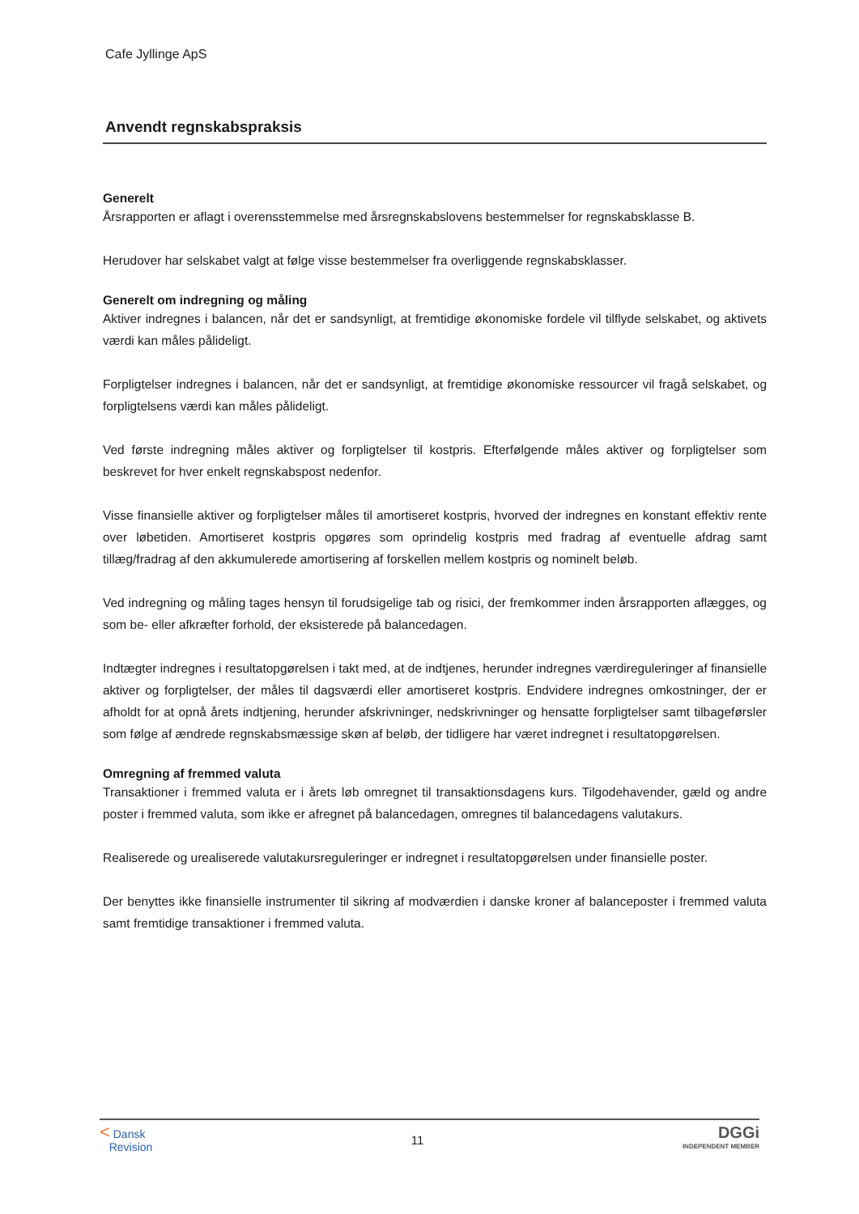Cafe Jyllinge ApS
Anvendt regnskabspraksis
Generelt
Årsrapporten er aflagt i overensstemmelse med årsregnskabslovens bestemmelser for regnskabsklasse B.
Herudover har selskabet valgt at følge visse bestemmelser fra overliggende regnskabsklasser.
Generelt om indregning og måling
Aktiver indregnes i balancen, når det er sandsynligt, at fremtidige økonomiske fordele vil tilflyde selskabet, og aktivets værdi kan måles pålideligt.
Forpligtelser indregnes i balancen, når det er sandsynligt, at fremtidige økonomiske ressourcer vil fragå selskabet, og forpligtelsens værdi kan måles pålideligt.
Ved første indregning måles aktiver og forpligtelser til kostpris. Efterfølgende måles aktiver og forpligtelser som beskrevet for hver enkelt regnskabspost nedenfor.
Visse finansielle aktiver og forpligtelser måles til amortiseret kostpris, hvorved der indregnes en konstant effektiv rente over løbetiden. Amortiseret kostpris opgøres som oprindelig kostpris med fradrag af eventuelle afdrag samt tillæg/fradrag af den akkumulerede amortisering af forskellen mellem kostpris og nominelt beløb.
Ved indregning og måling tages hensyn til forudsigelige tab og risici, der fremkommer inden årsrapporten aflægges, og som be- eller afkræfter forhold, der eksisterede på balancedagen.
Indtægter indregnes i resultatopgørelsen i takt med, at de indtjenes, herunder indregnes værdireguleringer af finansielle aktiver og forpligtelser, der måles til dagsværdi eller amortiseret kostpris. Endvidere indregnes omkostninger, der er afholdt for at opnå årets indtjening, herunder afskrivninger, nedskrivninger og hensatte forpligtelser samt tilbageførsler som følge af ændrede regnskabsmæssige skøn af beløb, der tidligere har været indregnet i resultatopgørelsen.
Omregning af fremmed valuta
Transaktioner i fremmed valuta er i årets løb omregnet til transaktionsdagens kurs. Tilgodehavender, gæld og andre poster i fremmed valuta, som ikke er afregnet på balancedagen, omregnes til balancedagens valutakurs.
Realiserede og urealiserede valutakursreguleringer er indregnet i resultatopgørelsen under finansielle poster.
Der benyttes ikke finansielle instrumenter til sikring af modværdien i danske kroner af balanceposter i fremmed valuta samt fremtidige transaktioner i fremmed valuta.
< Dansk
Revision
11
DGGi
INDEPENDENT MEMBER